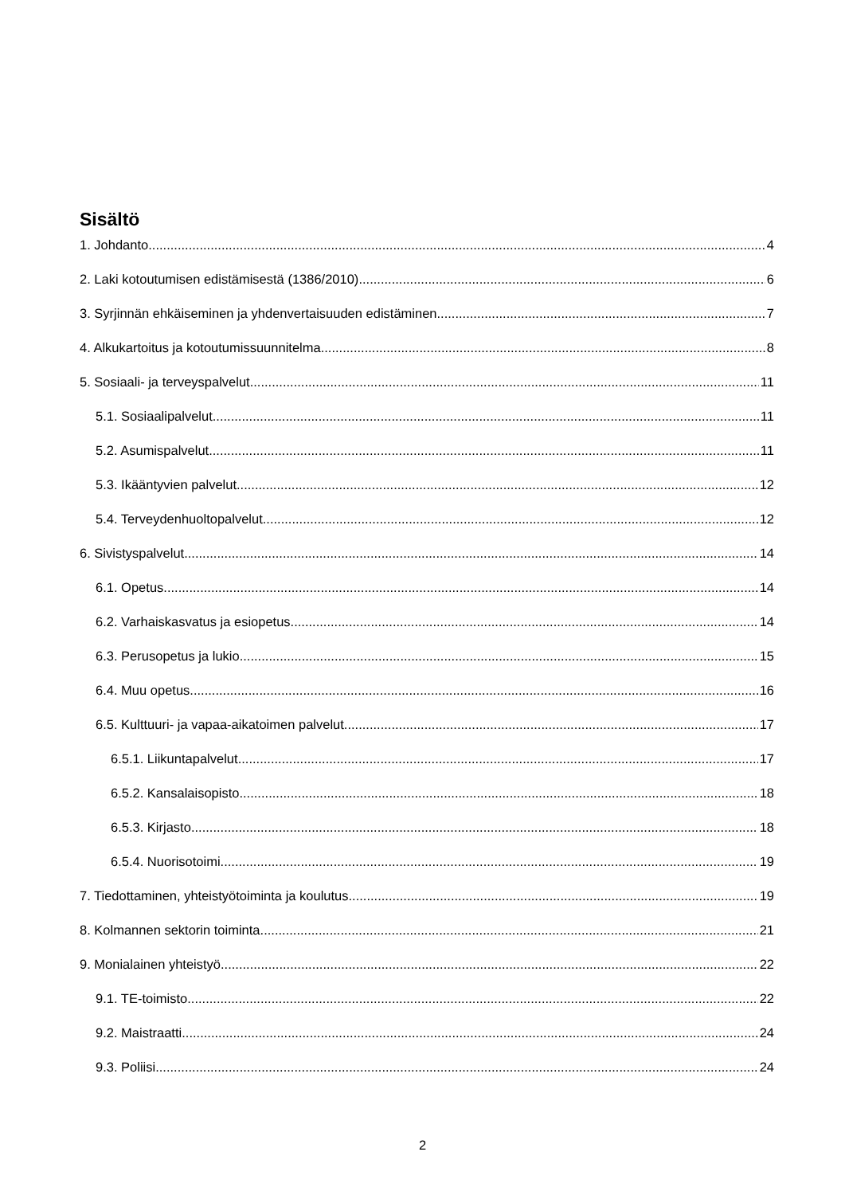Sisältö
1. Johdanto 4
2. Laki kotoutumisen edistämisestä (1386/2010) 6
3. Syrjinnän ehkäiseminen ja yhdenvertaisuuden edistäminen 7
4. Alkukartoitus ja kotoutumissuunnitelma 8
5. Sosiaali- ja terveyspalvelut 11
5.1. Sosiaalipalvelut 11
5.2. Asumispalvelut 11
5.3. Ikääntyvien palvelut 12
5.4. Terveydenhuoltopalvelut 12
6. Sivistyspalvelut 14
6.1. Opetus 14
6.2. Varhaiskasvatus ja esiopetus 14
6.3. Perusopetus ja lukio 15
6.4. Muu opetus 16
6.5. Kulttuuri- ja vapaa-aikatoimen palvelut 17
6.5.1. Liikuntapalvelut 17
6.5.2. Kansalaisopisto 18
6.5.3. Kirjasto 18
6.5.4. Nuorisotoimi 19
7. Tiedottaminen, yhteistyötoiminta ja koulutus 19
8. Kolmannen sektorin toiminta 21
9. Monialainen yhteistyö 22
9.1. TE-toimisto 22
9.2. Maistraatti 24
9.3. Poliisi 24
2